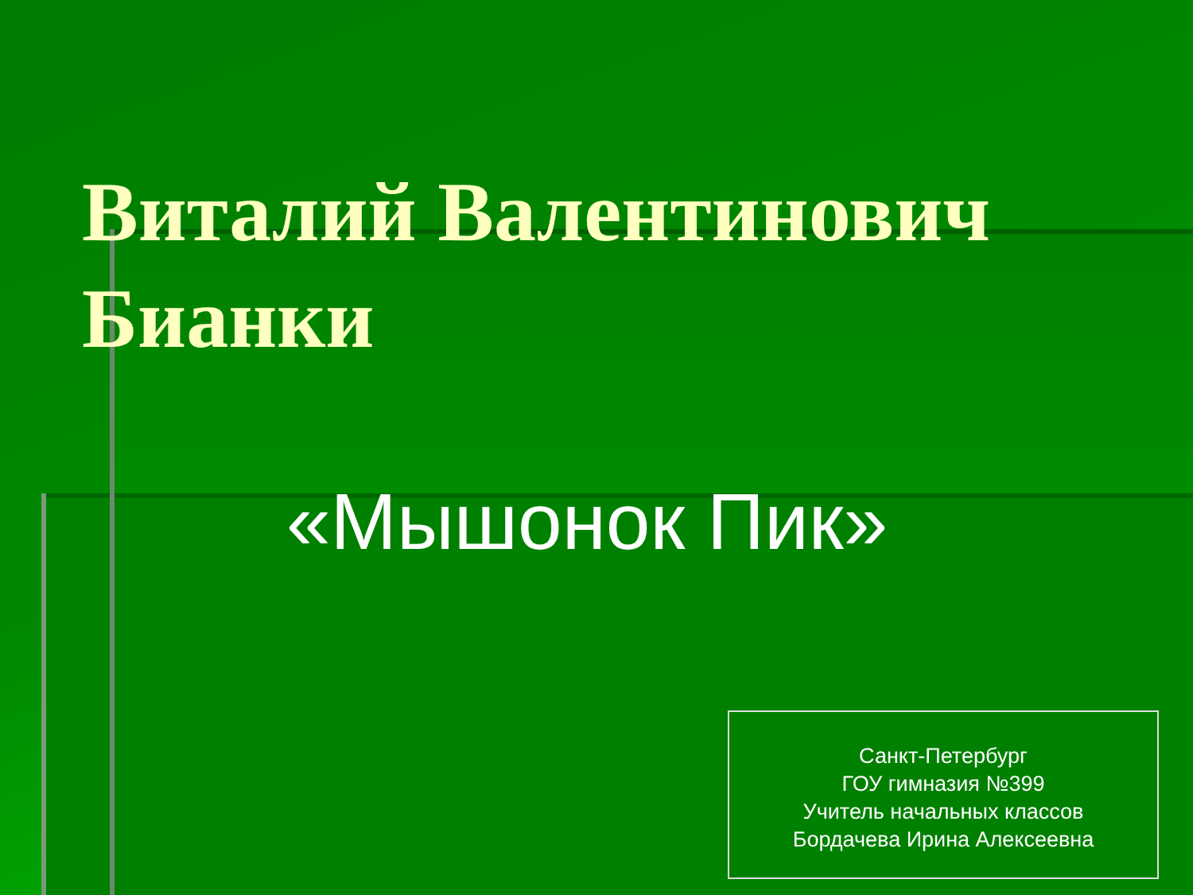Виталий Валентинович
Бианки
«Мышонок Пик»
Санкт-Петербург
ГОУ гимназия №399
Учитель начальных классов
Бордачева Ирина Алексеевна